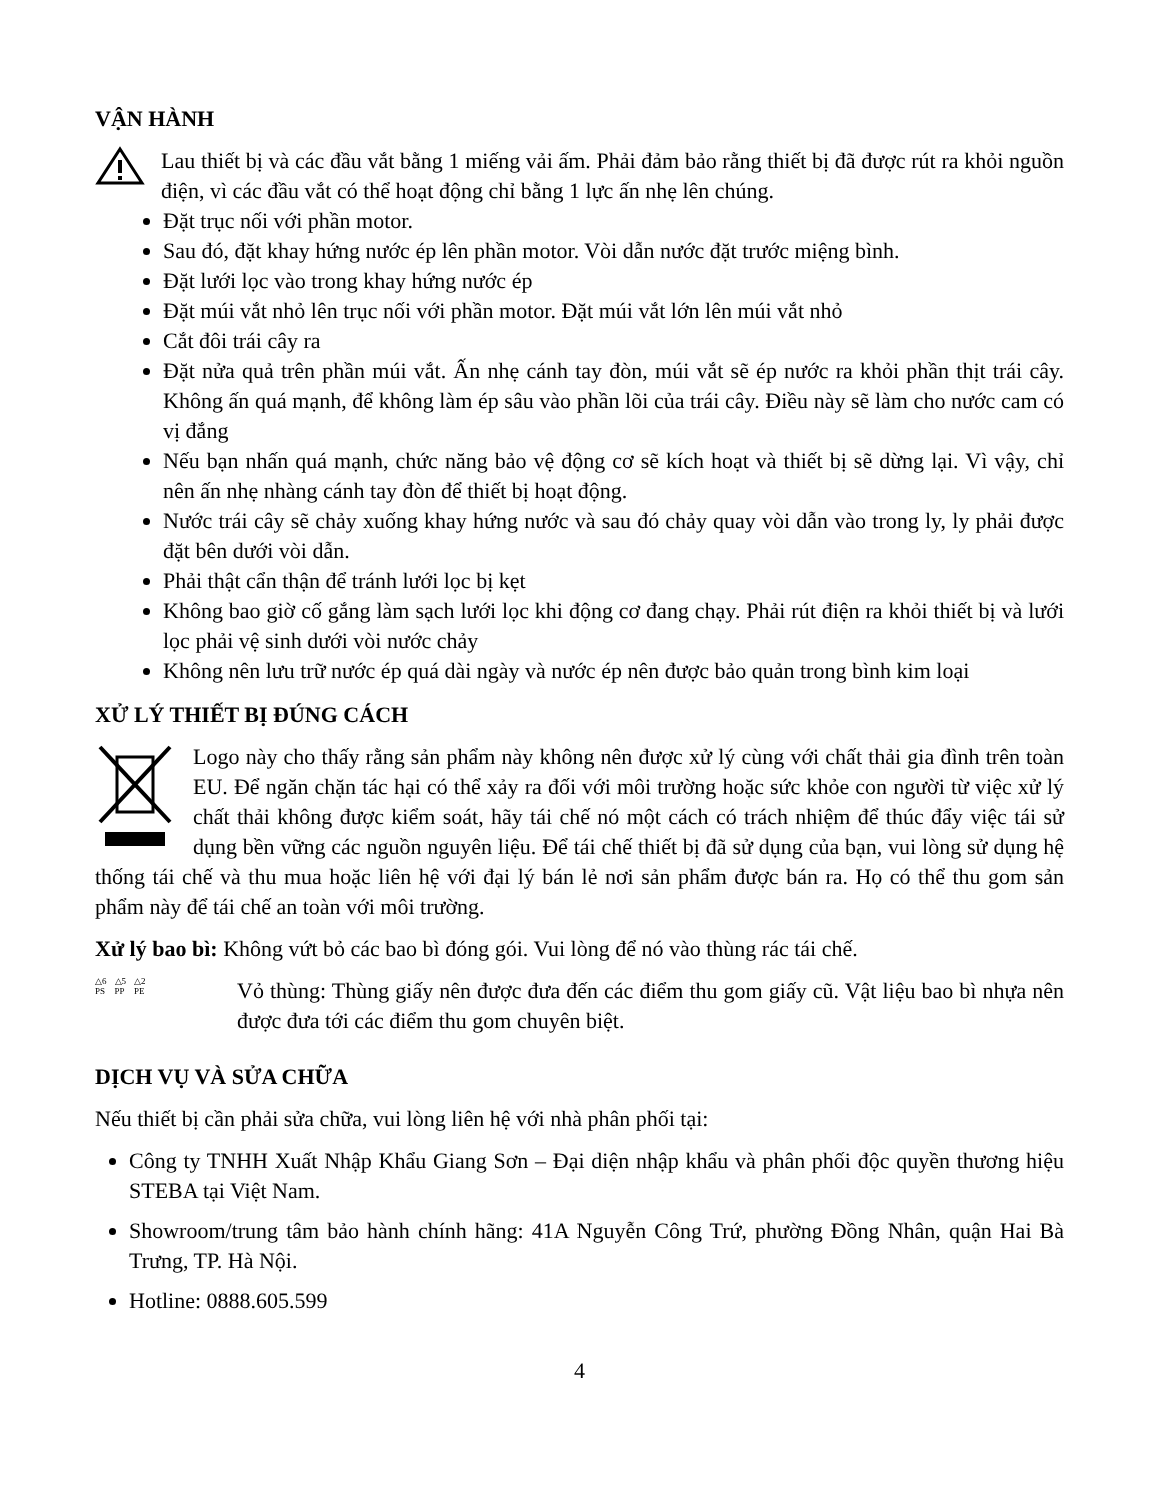VẬN HÀNH
Lau thiết bị và các đầu vắt bằng 1 miếng vải ấm. Phải đảm bảo rằng thiết bị đã được rút ra khỏi nguồn điện, vì các đầu vắt có thể hoạt động chỉ bằng 1 lực ấn nhẹ lên chúng.
Đặt trục nối với phần motor.
Sau đó, đặt khay hứng nước ép lên phần motor. Vòi dẫn nước đặt trước miệng bình.
Đặt lưới lọc vào trong khay hứng nước ép
Đặt múi vắt nhỏ lên trục nối với phần motor. Đặt múi vắt lớn lên múi vắt nhỏ
Cắt đôi trái cây ra
Đặt nửa quả trên phần múi vắt. Ấn nhẹ cánh tay đòn, múi vắt sẽ ép nước ra khỏi phần thịt trái cây. Không ấn quá mạnh, để không làm ép sâu vào phần lõi của trái cây. Điều này sẽ làm cho nước cam có vị đắng
Nếu bạn nhấn quá mạnh, chức năng bảo vệ động cơ sẽ kích hoạt và thiết bị sẽ dừng lại. Vì vậy, chỉ nên ấn nhẹ nhàng cánh tay đòn để thiết bị hoạt động.
Nước trái cây sẽ chảy xuống khay hứng nước và sau đó chảy quay vòi dẫn vào trong ly, ly phải được đặt bên dưới vòi dẫn.
Phải thật cẩn thận để tránh lưới lọc bị kẹt
Không bao giờ cố gắng làm sạch lưới lọc khi động cơ đang chạy. Phải rút điện ra khỏi thiết bị và lưới lọc phải vệ sinh dưới vòi nước chảy
Không nên lưu trữ nước ép quá dài ngày và nước ép nên được bảo quản trong bình kim loại
XỬ LÝ THIẾT BỊ ĐÚNG CÁCH
Logo này cho thấy rằng sản phẩm này không nên được xử lý cùng với chất thải gia đình trên toàn EU. Để ngăn chặn tác hại có thể xảy ra đối với môi trường hoặc sức khỏe con người từ việc xử lý chất thải không được kiểm soát, hãy tái chế nó một cách có trách nhiệm để thúc đẩy việc tái sử dụng bền vững các nguồn nguyên liệu. Để tái chế thiết bị đã sử dụng của bạn, vui lòng sử dụng hệ thống tái chế và thu mua hoặc liên hệ với đại lý bán lẻ nơi sản phẩm được bán ra. Họ có thể thu gom sản phẩm này để tái chế an toàn với môi trường.
Xử lý bao bì: Không vứt bỏ các bao bì đóng gói. Vui lòng để nó vào thùng rác tái chế.
△6
PS
△5
PP
△2
PE
Vỏ thùng: Thùng giấy nên được đưa đến các điểm thu gom giấy cũ. Vật liệu bao bì nhựa nên được đưa tới các điểm thu gom chuyên biệt.
DỊCH VỤ VÀ SỬA CHỮA
Nếu thiết bị cần phải sửa chữa, vui lòng liên hệ với nhà phân phối tại:
Công ty TNHH Xuất Nhập Khẩu Giang Sơn – Đại diện nhập khẩu và phân phối độc quyền thương hiệu STEBA tại Việt Nam.
Showroom/trung tâm bảo hành chính hãng: 41A Nguyễn Công Trứ, phường Đồng Nhân, quận Hai Bà Trưng, TP. Hà Nội.
Hotline: 0888.605.599
4